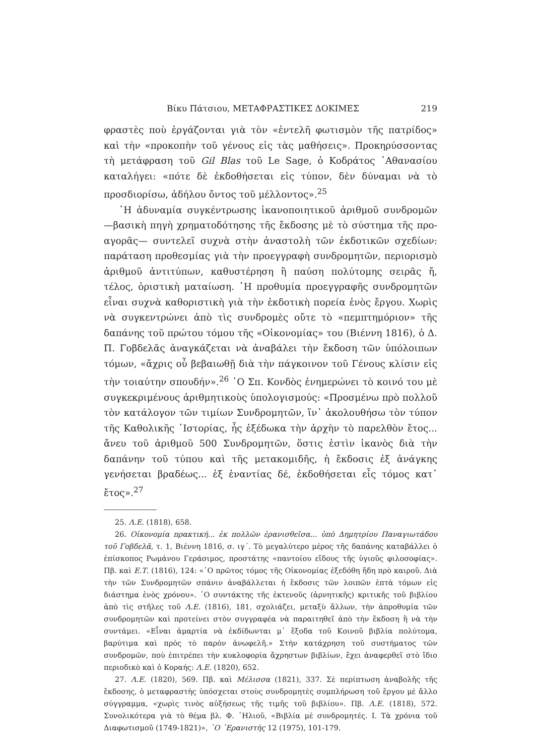Βίκυ Πάτσιου, ΜΕΤΑΦΡΑΣΤΙΚΕΣ ΔΟΚΙΜΕΣ 219
φραστὲς ποὺ ἐργάζονται γιὰ τὸν «ἐντελῆ φωτισμὸν τῆς πατρίδος» καὶ τὴν «προκοπὴν τοῦ γένους εἰς τὰς μαθήσεις». Προκηρύσσοντας τὴ μετάφραση τοῦ Gil Blas τοῦ Le Sage, ὁ Κοδράτος ᾿Αθανασίου καταλήγει: «πότε δὲ ἐκδοθήσεται εἰς τύπον, δὲν δύναμαι νὰ τὸ προσδιορίσω, ἀδήλου ὄντος τοῦ μέλλοντος».<sup>25</sup>
῾Η ἀδυναμία συγκέντρωσης ἱκανοποιητικοῦ ἀριθμοῦ συνδρομῶν —βασικὴ πηγὴ χρηματοδότησης τῆς ἔκδοσης μὲ τὸ σύστημα τῆς προ-αγορᾶς— συντελεῖ συχνὰ στὴν ἀναστολὴ τῶν ἐκδοτικῶν σχεδίων: παράταση προθεσμίας γιὰ τὴν προεγγραφὴ συνδρομητῶν, περιορισμὸ ἀριθμοῦ ἀντιτύπων, καθυστέρηση ἢ παύση πολύτομης σειρᾶς ἤ, τέλος, ὁριστικὴ ματαίωση. ῾Η προθυμία προεγγραφῆς συνδρομητῶν εἶναι συχνὰ καθοριστικὴ γιὰ τὴν ἐκδοτικὴ πορεία ἑνὸς ἔργου. Χωρὶς νὰ συγκεντρώνει ἀπὸ τὶς συνδρομὲς οὔτε τὸ «πεμπτημόριον» τῆς δαπάνης τοῦ πρώτου τόμου τῆς «Οἰκονομίας» του (Βιέννη 1816), ὁ Δ. Π. Γοβδελᾶς ἀναγκάζεται νὰ ἀναβάλει τὴν ἔκδοση τῶν ὑπόλοιπων τόμων, «ἄχρις οὗ βεβαιωθῇ διὰ τὴν πάγκοινον τοῦ Γένους κλίσιν εἰς τὴν τοιαύτην σπουδήν».<sup>26</sup> ῾Ο Σπ. Κονδὸς ἐνημερώνει τὸ κοινό του μὲ συγκεκριμένους ἀριθμητικοὺς ὑπολογισμούς: «Προσμένω πρὸ πολλοῦ τὸν κατάλογον τῶν τιμίων Συνδρομητῶν, ἵν᾿ ἀκολουθήσω τὸν τύπον τῆς Καθολικῆς ῾Ιστορίας, ἧς ἐξέδωκα τὴν ἀρχὴν τὸ παρελθὸν ἔτος... ἄνευ τοῦ ἀριθμοῦ 500 Συνδρομητῶν, ὅστις ἐστὶν ἱκανὸς διὰ τὴν δαπάνην τοῦ τύπου καὶ τῆς μετακομιδῆς, ἡ ἔκδοσις ἐξ ἀνάγκης γενήσεται βραδέως... ἐξ ἐναντίας δέ, ἐκδοθήσεται εἷς τόμος κατ᾿ ἔτος».<sup>27</sup>
25. Λ.Ε. (1818), 658.
26. Οἰκονομία πρακτική... ἐκ πολλῶν ἐρανισθεῖσα... ὑπὸ Δημητρίου Παναγιωτάδου τοῦ Γοβδελᾶ, τ. 1, Βιέννη 1816, σ. ιγ΄. Τὸ μεγαλύτερο μέρος τῆς δαπάνης καταβάλλει ὁ ἐπίσκοπος Ρωμάνου Γεράσιμος, προστάτης «παντοίου εἴδους τῆς ὑγιοῦς φιλοσοφίας». Πβ. καὶ Ε.Τ. (1816), 124: «῾Ο πρῶτος τόμος τῆς Οἰκονομίας ἐξεδόθη ἤδη πρὸ καιροῦ. Διὰ τὴν τῶν Συνδρομητῶν σπάνιν ἀναβάλλεται ἡ ἔκδοσις τῶν λοιπῶν ἑπτὰ τόμων εἰς διάστημα ἑνὸς χρόνου». ῾Ο συντάκτης τῆς ἐκτενοῦς (ἀρνητικῆς) κριτικῆς τοῦ βιβλίου ἀπὸ τὶς στῆλες τοῦ Λ.Ε. (1816), 181, σχολιάζει, μεταξὺ ἄλλων, τὴν ἀπροθυμία τῶν συνδρομητῶν καὶ προτείνει στὸν συγγραφέα νὰ παραιτηθεῖ ἀπὸ τὴν ἔκδοση ἢ νὰ τὴν συντάμει. «Εἶναι ἁμαρτία νὰ ἐκδίδωνται μ᾿ ἔξοδα τοῦ Κοινοῦ βιβλία πολύτομα, βαρύτιμα καὶ πρὸς τὸ παρὸν ἀνωφελῆ.» Στὴν κατάχρηση τοῦ συστήματος τῶν συνδρομῶν, ποὺ ἐπιτρέπει τὴν κυκλοφορία ἄχρηστων βιβλίων, ἔχει ἀναφερθεῖ στὸ ἴδιο περιοδικὸ καὶ ὁ Κοραής: Λ.Ε. (1820), 652.
27. Λ.Ε. (1820), 569. Πβ. καὶ Μέλισσα (1821), 337. Σὲ περίπτωση ἀναβολῆς τῆς ἔκδοσης, ὁ μεταφραστὴς ὑπόσχεται στοὺς συνδρομητὲς συμπλήρωση τοῦ ἔργου μὲ ἄλλο σύγγραμμα, «χωρὶς τινὸς αὐξήσεως τῆς τιμῆς τοῦ βιβλίου». Πβ. Λ.Ε. (1818), 572. Συνολικότερα γιὰ τὸ θέμα βλ. Φ. ᾿Ηλιοῦ, «Βιβλία μὲ συνδρομητές. Ι. Τὰ χρόνια τοῦ Διαφωτισμοῦ (1749-1821)», ῾Ο ᾿Ερανιστὴς 12 (1975), 101-179.